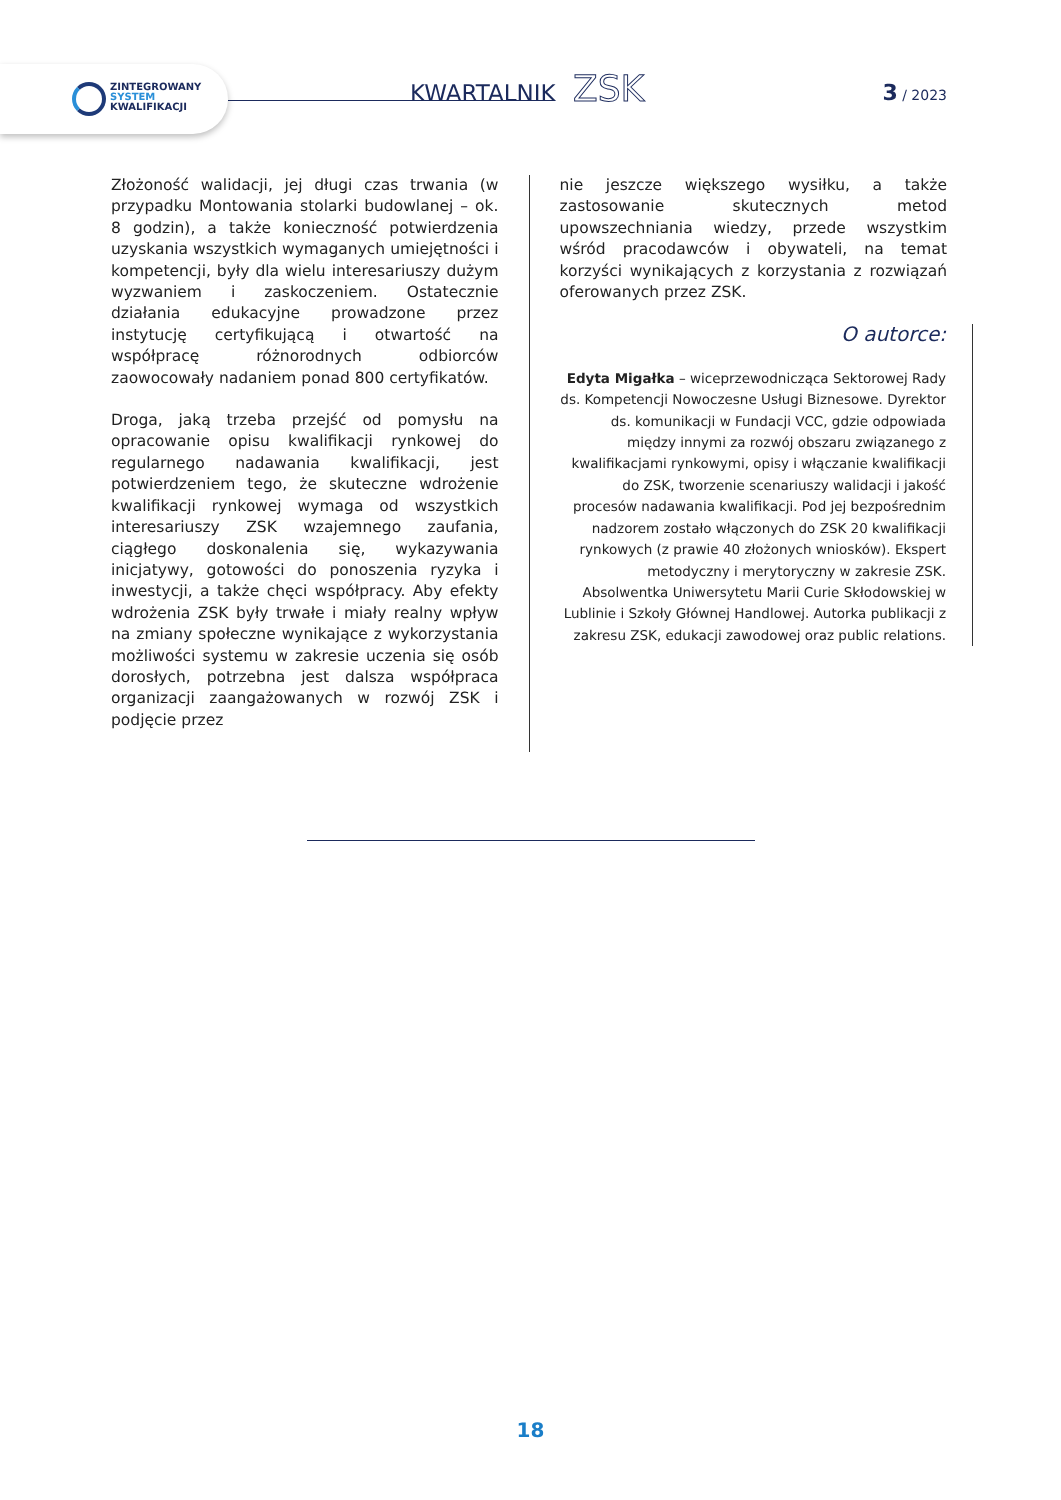ZINTEGROWANY
SYSTEM
KWALIFIKACJI
KWARTALNIK ZSK 3 / 2023
Złożoność walidacji, jej długi czas trwania (w przypadku Montowania stolarki budowlanej – ok. 8 godzin), a także konieczność potwierdzenia uzyskania wszystkich wymaganych umiejętności i kompetencji, były dla wielu interesariuszy dużym wyzwaniem i zaskoczeniem. Ostatecznie działania edukacyjne prowadzone przez instytucję certyfikującą i otwartość na współpracę różnorodnych odbiorców zaowocowały nadaniem ponad 800 certyfikatów.
Droga, jaką trzeba przejść od pomysłu na opracowanie opisu kwalifikacji rynkowej do regularnego nadawania kwalifikacji, jest potwierdzeniem tego, że skuteczne wdrożenie kwalifikacji rynkowej wymaga od wszystkich interesariuszy ZSK wzajemnego zaufania, ciągłego doskonalenia się, wykazywania inicjatywy, gotowości do ponoszenia ryzyka i inwestycji, a także chęci współpracy. Aby efekty wdrożenia ZSK były trwałe i miały realny wpływ na zmiany społeczne wynikające z wykorzystania możliwości systemu w zakresie uczenia się osób dorosłych, potrzebna jest dalsza współpraca organizacji zaangażowanych w rozwój ZSK i podjęcie przez
nie jeszcze większego wysiłku, a także zastosowanie skutecznych metod upowszechniania wiedzy, przede wszystkim wśród pracodawców i obywateli, na temat korzyści wynikających z korzystania z rozwiązań oferowanych przez ZSK.
O autorce:
Edyta Migałka – wiceprzewodnicząca Sektorowej Rady ds. Kompetencji Nowoczesne Usługi Biznesowe. Dyrektor ds. komunikacji w Fundacji VCC, gdzie odpowiada między innymi za rozwój obszaru związanego z kwalifikacjami rynkowymi, opisy i włączanie kwalifikacji do ZSK, tworzenie scenariuszy walidacji i jakość procesów nadawania kwalifikacji. Pod jej bezpośrednim nadzorem zostało włączonych do ZSK 20 kwalifikacji rynkowych (z prawie 40 złożonych wniosków). Ekspert metodyczny i merytoryczny w zakresie ZSK. Absolwentka Uniwersytetu Marii Curie Skłodowskiej w Lublinie i Szkoły Głównej Handlowej. Autorka publikacji z zakresu ZSK, edukacji zawodowej oraz public relations.
18